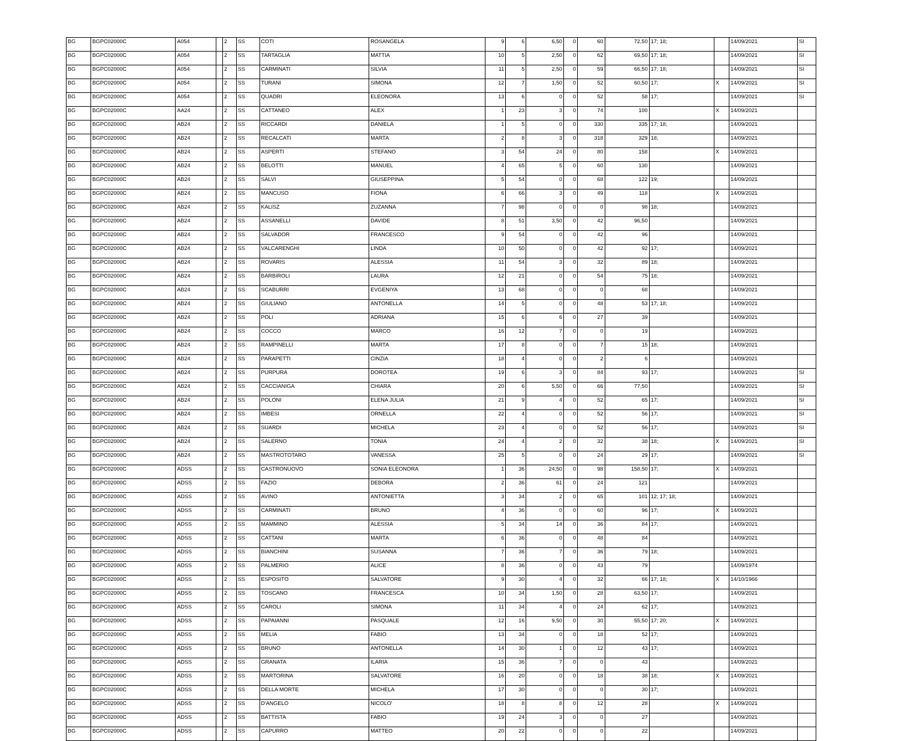| BG | BGPC02000C | A054 | | 2 | SS | COTI | ROSANGELA | 9 | 6 | 6,50 | 0 | 60 | 72,50 | 17; 18; | | 14/09/2021 | SI |
| BG | BGPC02000C | A054 | | 2 | SS | TARTAGLIA | MATTIA | 10 | 5 | 2,50 | 0 | 62 | 69,50 | 17; 18; | | 14/09/2021 | SI |
| BG | BGPC02000C | A054 | | 2 | SS | CARMINATI | SILVIA | 11 | 5 | 2,50 | 0 | 59 | 66,50 | 17; 18; | | 14/09/2021 | SI |
| BG | BGPC02000C | A054 | | 2 | SS | TURANI | SIMONA | 12 | 7 | 1,50 | 0 | 52 | 60,50 | 17; | X | 14/09/2021 | SI |
| BG | BGPC02000C | A054 | | 2 | SS | QUADRI | ELEONORA | 13 | 6 | 0 | 0 | 52 | 58 | 17; | | 14/09/2021 | SI |
| BG | BGPC02000C | AA24 | | 2 | SS | CATTANEO | ALEX | 1 | 23 | 3 | 0 | 74 | 100 | | X | 14/09/2021 | |
| BG | BGPC02000C | AB24 | | 2 | SS | RICCARDI | DANIELA | 1 | 5 | 0 | 0 | 330 | 335 | 17; 18; | | 14/09/2021 | |
| BG | BGPC02000C | AB24 | | 2 | SS | RECALCATI | MARTA | 2 | 8 | 3 | 0 | 318 | 329 | 18; | | 14/09/2021 | |
| BG | BGPC02000C | AB24 | | 2 | SS | ASPERTI | STEFANO | 3 | 54 | 24 | 0 | 80 | 158 | | X | 14/09/2021 | |
| BG | BGPC02000C | AB24 | | 2 | SS | BELOTTI | MANUEL | 4 | 65 | 5 | 0 | 60 | 130 | | | 14/09/2021 | |
| BG | BGPC02000C | AB24 | | 2 | SS | SALVI | GIUSEPPINA | 5 | 54 | 0 | 0 | 68 | 122 | 19; | | 14/09/2021 | |
| BG | BGPC02000C | AB24 | | 2 | SS | MANCUSO | FIONA | 6 | 66 | 3 | 0 | 49 | 118 | | X | 14/09/2021 | |
| BG | BGPC02000C | AB24 | | 2 | SS | KALISZ | ZUZANNA | 7 | 98 | 0 | 0 | 0 | 98 | 18; | | 14/09/2021 | |
| BG | BGPC02000C | AB24 | | 2 | SS | ASSANELLI | DAVIDE | 8 | 51 | 3,50 | 0 | 42 | 96,50 | | | 14/09/2021 | |
| BG | BGPC02000C | AB24 | | 2 | SS | SALVADOR | FRANCESCO | 9 | 54 | 0 | 0 | 42 | 96 | | | 14/09/2021 | |
| BG | BGPC02000C | AB24 | | 2 | SS | VALCARENGHI | LINDA | 10 | 50 | 0 | 0 | 42 | 92 | 17; | | 14/09/2021 | |
| BG | BGPC02000C | AB24 | | 2 | SS | ROVARIS | ALESSIA | 11 | 54 | 3 | 0 | 32 | 89 | 18; | | 14/09/2021 | |
| BG | BGPC02000C | AB24 | | 2 | SS | BARBIROLI | LAURA | 12 | 21 | 0 | 0 | 54 | 75 | 18; | | 14/09/2021 | |
| BG | BGPC02000C | AB24 | | 2 | SS | SCABURRI | EVGENIYA | 13 | 68 | 0 | 0 | 0 | 68 | | | 14/09/2021 | |
| BG | BGPC02000C | AB24 | | 2 | SS | GIULIANO | ANTONELLA | 14 | 5 | 0 | 0 | 48 | 53 | 17; 18; | | 14/09/2021 | |
| BG | BGPC02000C | AB24 | | 2 | SS | POLI | ADRIANA | 15 | 6 | 6 | 0 | 27 | 39 | | | 14/09/2021 | |
| BG | BGPC02000C | AB24 | | 2 | SS | COCCO | MARCO | 16 | 12 | 7 | 0 | 0 | 19 | | | 14/09/2021 | |
| BG | BGPC02000C | AB24 | | 2 | SS | RAMPINELLI | MARTA | 17 | 8 | 0 | 0 | 7 | 15 | 18; | | 14/09/2021 | |
| BG | BGPC02000C | AB24 | | 2 | SS | PARAPETTI | CINZIA | 18 | 4 | 0 | 0 | 2 | 6 | | | 14/09/2021 | |
| BG | BGPC02000C | AB24 | | 2 | SS | PURPURA | DOROTEA | 19 | 6 | 3 | 0 | 84 | 93 | 17; | | 14/09/2021 | SI |
| BG | BGPC02000C | AB24 | | 2 | SS | CACCIANIGA | CHIARA | 20 | 6 | 5,50 | 0 | 66 | 77,50 | | | 14/09/2021 | SI |
| BG | BGPC02000C | AB24 | | 2 | SS | POLONI | ELENA JULIA | 21 | 9 | 4 | 0 | 52 | 65 | 17; | | 14/09/2021 | SI |
| BG | BGPC02000C | AB24 | | 2 | SS | IMBESI | ORNELLA | 22 | 4 | 0 | 0 | 52 | 56 | 17; | | 14/09/2021 | SI |
| BG | BGPC02000C | AB24 | | 2 | SS | SUARDI | MICHELA | 23 | 4 | 0 | 0 | 52 | 56 | 17; | | 14/09/2021 | SI |
| BG | BGPC02000C | AB24 | | 2 | SS | SALERNO | TONIA | 24 | 4 | 2 | 0 | 32 | 38 | 18; | X | 14/09/2021 | SI |
| BG | BGPC02000C | AB24 | | 2 | SS | MASTROTOTARO | VANESSA | 25 | 5 | 0 | 0 | 24 | 29 | 17; | | 14/09/2021 | SI |
| BG | BGPC02000C | ADSS | | 2 | SS | CASTRONUOVO | SONIA ELEONORA | 1 | 36 | 24,50 | 0 | 98 | 158,50 | 17; | X | 14/09/2021 | |
| BG | BGPC02000C | ADSS | | 2 | SS | FAZIO | DEBORA | 2 | 36 | 61 | 0 | 24 | 121 | | | 14/09/2021 | |
| BG | BGPC02000C | ADSS | | 2 | SS | AVINO | ANTONIETTA | 3 | 34 | 2 | 0 | 65 | 101 | 12; 17; 18; | | 14/09/2021 | |
| BG | BGPC02000C | ADSS | | 2 | SS | CARMINATI | BRUNO | 4 | 36 | 0 | 0 | 60 | 96 | 17; | X | 14/09/2021 | |
| BG | BGPC02000C | ADSS | | 2 | SS | MAMMINO | ALESSIA | 5 | 34 | 14 | 0 | 36 | 84 | 17; | | 14/09/2021 | |
| BG | BGPC02000C | ADSS | | 2 | SS | CATTANI | MARTA | 6 | 36 | 0 | 0 | 48 | 84 | | | 14/09/2021 | |
| BG | BGPC02000C | ADSS | | 2 | SS | BIANCHINI | SUSANNA | 7 | 36 | 7 | 0 | 36 | 79 | 18; | | 14/09/2021 | |
| BG | BGPC02000C | ADSS | | 2 | SS | PALMERIO | ALICE | 8 | 36 | 0 | 0 | 43 | 79 | | | 14/09/1974 | |
| BG | BGPC02000C | ADSS | | 2 | SS | ESPOSITO | SALVATORE | 9 | 30 | 4 | 0 | 32 | 66 | 17; 18; | X | 14/10/1966 | |
| BG | BGPC02000C | ADSS | | 2 | SS | TOSCANO | FRANCESCA | 10 | 34 | 1,50 | 0 | 28 | 63,50 | 17; | | 14/09/2021 | |
| BG | BGPC02000C | ADSS | | 2 | SS | CAROLI | SIMONA | 11 | 34 | 4 | 0 | 24 | 62 | 17; | | 14/09/2021 | |
| BG | BGPC02000C | ADSS | | 2 | SS | PAPAIANNI | PASQUALE | 12 | 16 | 9,50 | 0 | 30 | 55,50 | 17; 20; | X | 14/09/2021 | |
| BG | BGPC02000C | ADSS | | 2 | SS | MELIA | FABIO | 13 | 34 | 0 | 0 | 18 | 52 | 17; | | 14/09/2021 | |
| BG | BGPC02000C | ADSS | | 2 | SS | BRUNO | ANTONELLA | 14 | 30 | 1 | 0 | 12 | 43 | 17; | | 14/09/2021 | |
| BG | BGPC02000C | ADSS | | 2 | SS | GRANATA | ILARIA | 15 | 36 | 7 | 0 | 0 | 43 | | | 14/09/2021 | |
| BG | BGPC02000C | ADSS | | 2 | SS | MARTORINA | SALVATORE | 16 | 20 | 0 | 0 | 18 | 38 | 18; | X | 14/09/2021 | |
| BG | BGPC02000C | ADSS | | 2 | SS | DELLA MORTE | MICHELA | 17 | 30 | 0 | 0 | 0 | 30 | 17; | | 14/09/2021 | |
| BG | BGPC02000C | ADSS | | 2 | SS | D'ANGELO | NICOLO' | 18 | 8 | 8 | 0 | 12 | 28 | | X | 14/09/2021 | |
| BG | BGPC02000C | ADSS | | 2 | SS | BATTISTA | FABIO | 19 | 24 | 3 | 0 | 0 | 27 | | | 14/09/2021 | |
| BG | BGPC02000C | ADSS | | 2 | SS | CAPURRO | MATTEO | 20 | 22 | 0 | 0 | 0 | 22 | | | 14/09/2021 | |